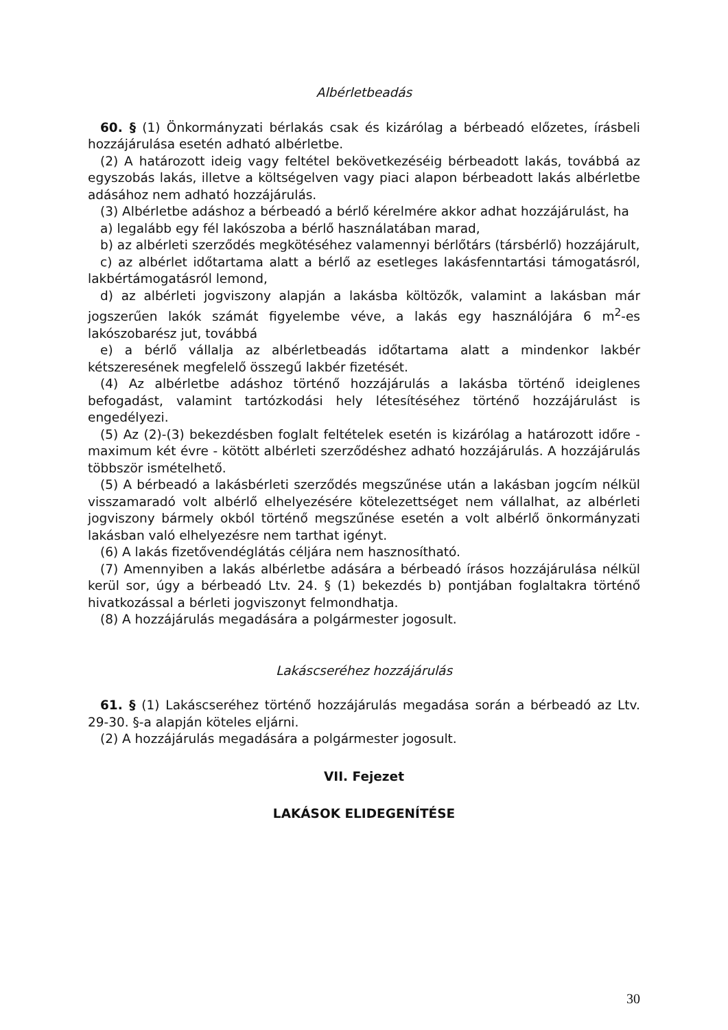Albérletbeadás
60. § (1) Önkormányzati bérlakás csak és kizárólag a bérbeadó előzetes, írásbeli hozzájárulása esetén adható albérletbe.
(2) A határozott ideig vagy feltétel bekövetkezéséig bérbeadott lakás, továbbá az egyszobás lakás, illetve a költségelven vagy piaci alapon bérbeadott lakás albérletbe adásához nem adható hozzájárulás.
(3) Albérletbe adáshoz a bérbeadó a bérlő kérelmére akkor adhat hozzájárulást, ha
a) legalább egy fél lakószoba a bérlő használatában marad,
b) az albérleti szerződés megkötéséhez valamennyi bérlőtárs (társbérlő) hozzájárult,
c) az albérlet időtartama alatt a bérlő az esetleges lakásfenntartási támogatásról, lakbértámogatásról lemond,
d) az albérleti jogviszony alapján a lakásba költözők, valamint a lakásban már jogszerűen lakók számát figyelembe véve, a lakás egy használójára 6 m<sup>2</sup>-es lakószobarész jut, továbbá
e) a bérlő vállalja az albérletbeadás időtartama alatt a mindenkor lakbér kétszeresének megfelelő összegű lakbér fizetését.
(4) Az albérletbe adáshoz történő hozzájárulás a lakásba történő ideiglenes befogadást, valamint tartózkodási hely létesítéséhez történő hozzájárulást is engedélyezi.
(5) Az (2)-(3) bekezdésben foglalt feltételek esetén is kizárólag a határozott időre - maximum két évre - kötött albérleti szerződéshez adható hozzájárulás. A hozzájárulás többször ismételhető.
(5) A bérbeadó a lakásbérleti szerződés megszűnése után a lakásban jogcím nélkül visszamaradó volt albérlő elhelyezésére kötelezettséget nem vállalhat, az albérleti jogviszony bármely okból történő megszűnése esetén a volt albérlő önkormányzati lakásban való elhelyezésre nem tarthat igényt.
(6) A lakás fizetővendéglátás céljára nem hasznosítható.
(7) Amennyiben a lakás albérletbe adására a bérbeadó írásos hozzájárulása nélkül kerül sor, úgy a bérbeadó Ltv. 24. § (1) bekezdés b) pontjában foglaltakra történő hivatkozással a bérleti jogviszonyt felmondhatja.
(8) A hozzájárulás megadására a polgármester jogosult.
Lakáscseréhez hozzájárulás
61. § (1) Lakáscseréhez történő hozzájárulás megadása során a bérbeadó az Ltv. 29-30. §-a alapján köteles eljárni.
(2) A hozzájárulás megadására a polgármester jogosult.
VII. Fejezet
LAKÁSOK ELIDEGENÍTÉSE
30